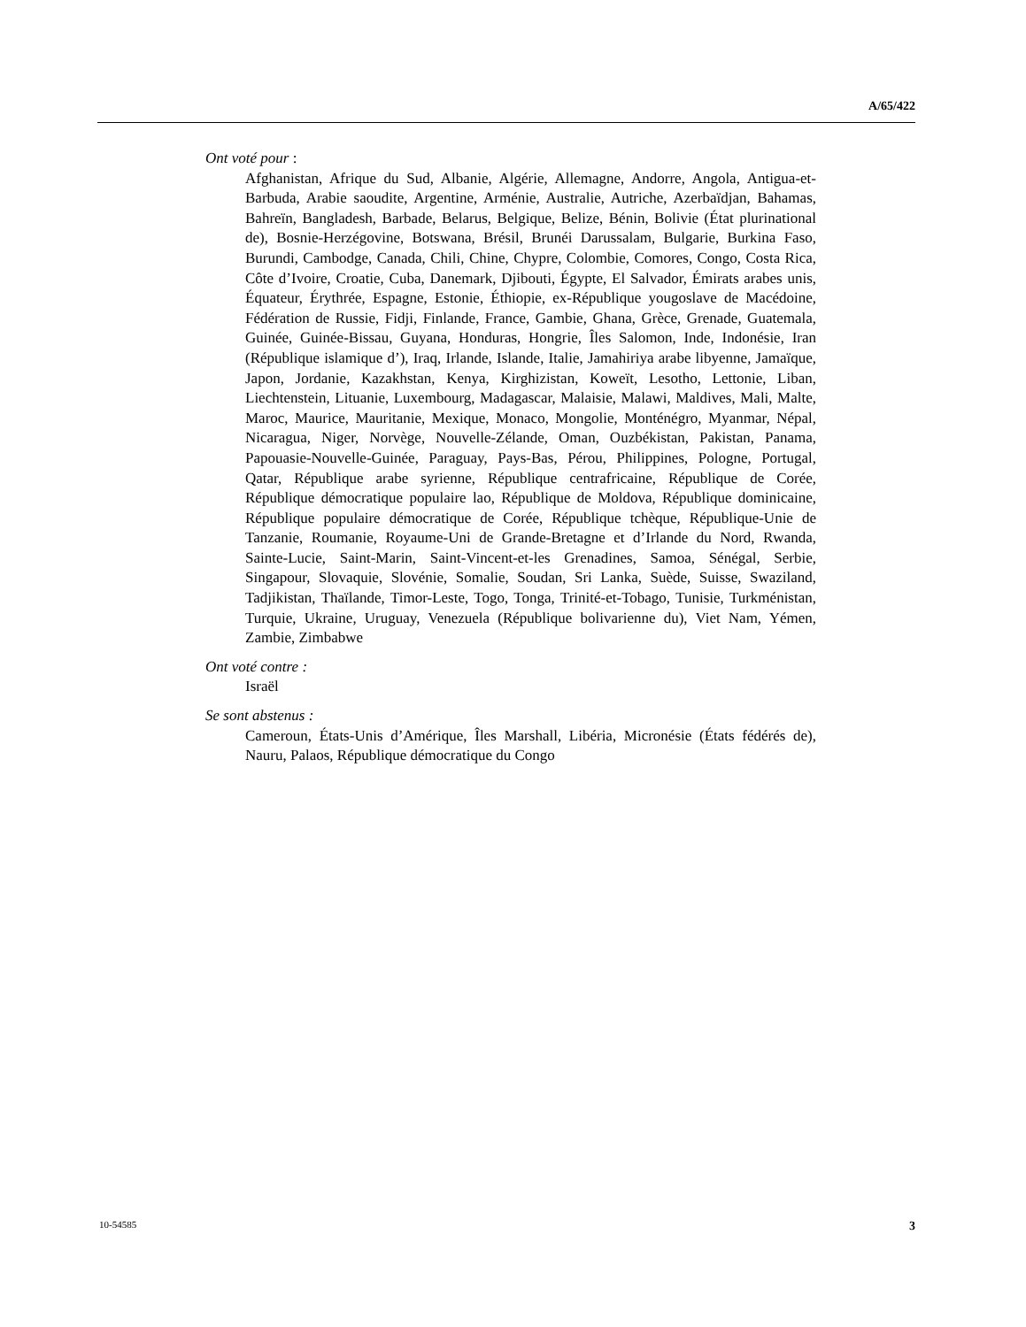A/65/422
Ont voté pour :
Afghanistan, Afrique du Sud, Albanie, Algérie, Allemagne, Andorre, Angola, Antigua-et-Barbuda, Arabie saoudite, Argentine, Arménie, Australie, Autriche, Azerbaïdjan, Bahamas, Bahreïn, Bangladesh, Barbade, Belarus, Belgique, Belize, Bénin, Bolivie (État plurinational de), Bosnie-Herzégovine, Botswana, Brésil, Brunéi Darussalam, Bulgarie, Burkina Faso, Burundi, Cambodge, Canada, Chili, Chine, Chypre, Colombie, Comores, Congo, Costa Rica, Côte d’Ivoire, Croatie, Cuba, Danemark, Djibouti, Égypte, El Salvador, Émirats arabes unis, Équateur, Érythrée, Espagne, Estonie, Éthiopie, ex-République yougoslave de Macédoine, Fédération de Russie, Fidji, Finlande, France, Gambie, Ghana, Grèce, Grenade, Guatemala, Guinée, Guinée-Bissau, Guyana, Honduras, Hongrie, Îles Salomon, Inde, Indonésie, Iran (République islamique d’), Iraq, Irlande, Islande, Italie, Jamahiriya arabe libyenne, Jamaïque, Japon, Jordanie, Kazakhstan, Kenya, Kirghizistan, Koweït, Lesotho, Lettonie, Liban, Liechtenstein, Lituanie, Luxembourg, Madagascar, Malaisie, Malawi, Maldives, Mali, Malte, Maroc, Maurice, Mauritanie, Mexique, Monaco, Mongolie, Monténégro, Myanmar, Népal, Nicaragua, Niger, Norvège, Nouvelle-Zélande, Oman, Ouzbékistan, Pakistan, Panama, Papouasie-Nouvelle-Guinée, Paraguay, Pays-Bas, Pérou, Philippines, Pologne, Portugal, Qatar, République arabe syrienne, République centrafricaine, République de Corée, République démocratique populaire lao, République de Moldova, République dominicaine, République populaire démocratique de Corée, République tchèque, République-Unie de Tanzanie, Roumanie, Royaume-Uni de Grande-Bretagne et d’Irlande du Nord, Rwanda, Sainte-Lucie, Saint-Marin, Saint-Vincent-et-les Grenadines, Samoa, Sénégal, Serbie, Singapour, Slovaquie, Slovénie, Somalie, Soudan, Sri Lanka, Suède, Suisse, Swaziland, Tadjikistan, Thaïlande, Timor-Leste, Togo, Tonga, Trinité-et-Tobago, Tunisie, Turkménistan, Turquie, Ukraine, Uruguay, Venezuela (République bolivarienne du), Viet Nam, Yémen, Zambie, Zimbabwe
Ont voté contre :
Israël
Se sont abstenus :
Cameroun, États-Unis d’Amérique, Îles Marshall, Libéria, Micronésie (États fédérés de), Nauru, Palaos, République démocratique du Congo
10-54585 3